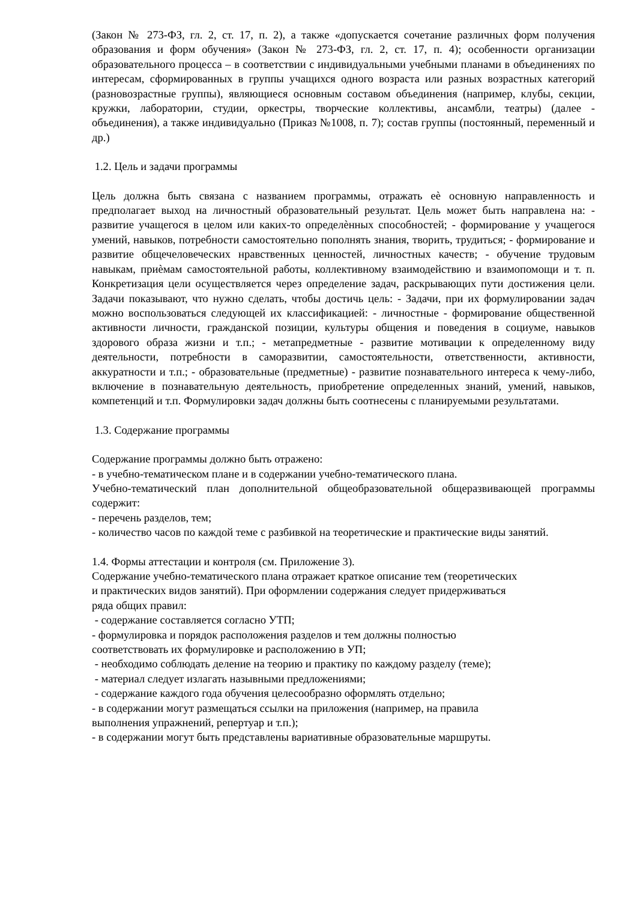(Закон № 273-ФЗ, гл. 2, ст. 17, п. 2), а также «допускается сочетание различных форм получения образования и форм обучения» (Закон № 273-ФЗ, гл. 2, ст. 17, п. 4); особенности организации образовательного процесса – в соответствии с индивидуальными учебными планами в объединениях по интересам, сформированных в группы учащихся одного возраста или разных возрастных категорий (разновозрастные группы), являющиеся основным составом объединения (например, клубы, секции, кружки, лаборатории, студии, оркестры, творческие коллективы, ансамбли, театры) (далее - объединения), а также индивидуально (Приказ №1008, п. 7); состав группы (постоянный, переменный и др.)
1.2. Цель и задачи программы
Цель должна быть связана с названием программы, отражать еѐ основную направленность и предполагает выход на личностный образовательный результат. Цель может быть направлена на: - развитие учащегося в целом или каких-то определѐнных способностей; - формирование у учащегося умений, навыков, потребности самостоятельно пополнять знания, творить, трудиться; - формирование и развитие общечеловеческих нравственных ценностей, личностных качеств; - обучение трудовым навыкам, приѐмам самостоятельной работы, коллективному взаимодействию и взаимопомощи и т. п. Конкретизация цели осуществляется через определение задач, раскрывающих пути достижения цели. Задачи показывают, что нужно сделать, чтобы достичь цель: - Задачи, при их формулировании задач можно воспользоваться следующей их классификацией: - личностные - формирование общественной активности личности, гражданской позиции, культуры общения и поведения в социуме, навыков здорового образа жизни и т.п.; - метапредметные - развитие мотивации к определенному виду деятельности, потребности в саморазвитии, самостоятельности, ответственности, активности, аккуратности и т.п.; - образовательные (предметные) - развитие познавательного интереса к чему-либо, включение в познавательную деятельность, приобретение определенных знаний, умений, навыков, компетенций и т.п. Формулировки задач должны быть соотнесены с планируемыми результатами.
1.3. Содержание программы
Содержание программы должно быть отражено:
- в учебно-тематическом плане и в содержании учебно-тематического плана.
Учебно-тематический план дополнительной общеобразовательной общеразвивающей программы содержит:
- перечень разделов, тем;
- количество часов по каждой теме с разбивкой на теоретические и практические виды занятий.
1.4. Формы аттестации и контроля (см. Приложение 3).
Содержание учебно-тематического плана отражает краткое описание тем (теоретических
и практических видов занятий). При оформлении содержания следует придерживаться
ряда общих правил:
- содержание составляется согласно УТП;
- формулировка и порядок расположения разделов и тем должны полностью
соответствовать их формулировке и расположению в УП;
- необходимо соблюдать деление на теорию и практику по каждому разделу (теме);
- материал следует излагать назывными предложениями;
- содержание каждого года обучения целесообразно оформлять отдельно;
- в содержании могут размещаться ссылки на приложения (например, на правила
выполнения упражнений, репертуар и т.п.);
- в содержании могут быть представлены вариативные образовательные маршруты.